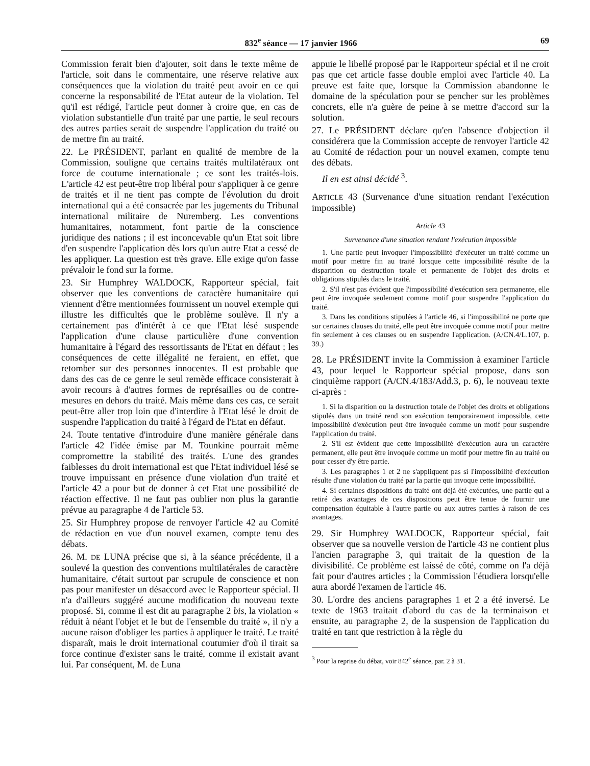832<sup>e</sup> séance — 17 janvier 1966 69
Commission ferait bien d'ajouter, soit dans le texte même de l'article, soit dans le commentaire, une réserve relative aux conséquences que la violation du traité peut avoir en ce qui concerne la responsabilité de l'Etat auteur de la violation. Tel qu'il est rédigé, l'article peut donner à croire que, en cas de violation substantielle d'un traité par une partie, le seul recours des autres parties serait de suspendre l'application du traité ou de mettre fin au traité.
22. Le PRÉSIDENT, parlant en qualité de membre de la Commission, souligne que certains traités multilatéraux ont force de coutume internationale ; ce sont les traités-lois. L'article 42 est peut-être trop libéral pour s'appliquer à ce genre de traités et il ne tient pas compte de l'évolution du droit international qui a été consacrée par les jugements du Tribunal international militaire de Nuremberg. Les conventions humanitaires, notamment, font partie de la conscience juridique des nations ; il est inconcevable qu'un Etat soit libre d'en suspendre l'application dès lors qu'un autre Etat a cessé de les appliquer. La question est très grave. Elle exige qu'on fasse prévaloir le fond sur la forme.
23. Sir Humphrey WALDOCK, Rapporteur spécial, fait observer que les conventions de caractère humanitaire qui viennent d'être mentionnées fournissent un nouvel exemple qui illustre les difficultés que le problème soulève. Il n'y a certainement pas d'intérêt à ce que l'Etat lésé suspende l'application d'une clause particulière d'une convention humanitaire à l'égard des ressortissants de l'Etat en défaut ; les conséquences de cette illégalité ne feraient, en effet, que retomber sur des personnes innocentes. Il est probable que dans des cas de ce genre le seul remède efficace consisterait à avoir recours à d'autres formes de représailles ou de contre-mesures en dehors du traité. Mais même dans ces cas, ce serait peut-être aller trop loin que d'interdire à l'Etat lésé le droit de suspendre l'application du traité à l'égard de l'Etat en défaut.
24. Toute tentative d'introduire d'une manière générale dans l'article 42 l'idée émise par M. Tounkine pourrait même compromettre la stabilité des traités. L'une des grandes faiblesses du droit international est que l'Etat individuel lésé se trouve impuissant en présence d'une violation d'un traité et l'article 42 a pour but de donner à cet Etat une possibilité de réaction effective. Il ne faut pas oublier non plus la garantie prévue au paragraphe 4 de l'article 53.
25. Sir Humphrey propose de renvoyer l'article 42 au Comité de rédaction en vue d'un nouvel examen, compte tenu des débats.
26. M. DE LUNA précise que si, à la séance précédente, il a soulevé la question des conventions multilatérales de caractère humanitaire, c'était surtout par scrupule de conscience et non pas pour manifester un désaccord avec le Rapporteur spécial. Il n'a d'ailleurs suggéré aucune modification du nouveau texte proposé. Si, comme il est dit au paragraphe 2 bis, la violation « réduit à néant l'objet et le but de l'ensemble du traité », il n'y a aucune raison d'obliger les parties à appliquer le traité. Le traité disparaît, mais le droit international coutumier d'où il tirait sa force continue d'exister sans le traité, comme il existait avant lui. Par conséquent, M. de Luna
appuie le libellé proposé par le Rapporteur spécial et il ne croit pas que cet article fasse double emploi avec l'article 40. La preuve est faite que, lorsque la Commission abandonne le domaine de la spéculation pour se pencher sur les problèmes concrets, elle n'a guère de peine à se mettre d'accord sur la solution.
27. Le PRÉSIDENT déclare qu'en l'absence d'objection il considérera que la Commission accepte de renvoyer l'article 42 au Comité de rédaction pour un nouvel examen, compte tenu des débats.
Il en est ainsi décidé <sup>3</sup>.
ARTICLE 43 (Survenance d'une situation rendant l'exécution impossible)
Article 43
Survenance d'une situation rendant l'exécution impossible
1. Une partie peut invoquer l'impossibilité d'exécuter un traité comme un motif pour mettre fin au traité lorsque cette impossibilité résulte de la disparition ou destruction totale et permanente de l'objet des droits et obligations stipulés dans le traité.
2. S'il n'est pas évident que l'impossibilité d'exécution sera permanente, elle peut être invoquée seulement comme motif pour suspendre l'application du traité.
3. Dans les conditions stipulées à l'article 46, si l'impossibilité ne porte que sur certaines clauses du traité, elle peut être invoquée comme motif pour mettre fin seulement à ces clauses ou en suspendre l'application. (A/CN.4/L.107, p. 39.)
28. Le PRÉSIDENT invite la Commission à examiner l'article 43, pour lequel le Rapporteur spécial propose, dans son cinquième rapport (A/CN.4/183/Add.3, p. 6), le nouveau texte ci-après :
1. Si la disparition ou la destruction totale de l'objet des droits et obligations stipulés dans un traité rend son exécution temporairement impossible, cette impossibilité d'exécution peut être invoquée comme un motif pour suspendre l'application du traité.
2. S'il est évident que cette impossibilité d'exécution aura un caractère permanent, elle peut être invoquée comme un motif pour mettre fin au traité ou pour cesser d'y être partie.
3. Les paragraphes 1 et 2 ne s'appliquent pas si l'impossibilité d'exécution résulte d'une violation du traité par la partie qui invoque cette impossibilité.
4. Si certaines dispositions du traité ont déjà été exécutées, une partie qui a retiré des avantages de ces dispositions peut être tenue de fournir une compensation équitable à l'autre partie ou aux autres parties à raison de ces avantages.
29. Sir Humphrey WALDOCK, Rapporteur spécial, fait observer que sa nouvelle version de l'article 43 ne contient plus l'ancien paragraphe 3, qui traitait de la question de la divisibilité. Ce problème est laissé de côté, comme on l'a déjà fait pour d'autres articles ; la Commission l'étudiera lorsqu'elle aura abordé l'examen de l'article 46.
30. L'ordre des anciens paragraphes 1 et 2 a été inversé. Le texte de 1963 traitait d'abord du cas de la terminaison et ensuite, au paragraphe 2, de la suspension de l'application du traité en tant que restriction à la règle du
<sup>3</sup> Pour la reprise du débat, voir 842<sup>e</sup> séance, par. 2 à 31.